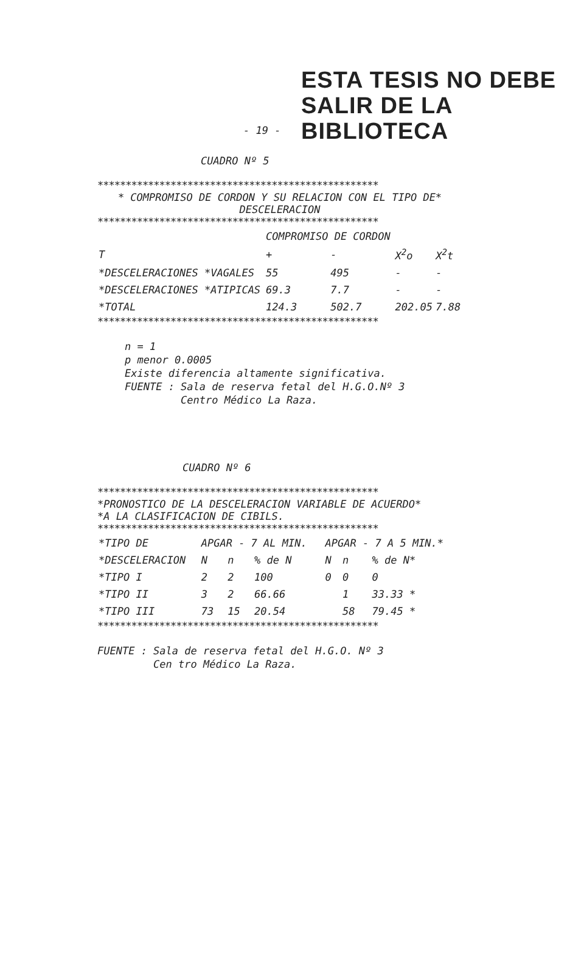ESTA TESIS NO DEBE
SALIR DE LA BIBLIOTECA
- 19 -
CUADRO Nº 5
**************************************************
* COMPROMISO DE CORDON Y SU RELACION CON EL TIPO DE*
DESCELERACION
**************************************************
| | COMPROMISO DE CORDON | | | |
| --- | --- | --- | --- | --- |
| T | + | - | X<sup>2</sup>o | X<sup>2</sup>t |
| *DESCELERACIONES *VAGALES | 55 | 495 | - | - |
| *DESCELERACIONES *ATIPICAS | 69.3 | 7.7 | - | - |
| *TOTAL | 124.3 | 502.7 | 202.05 | 7.88 |
**************************************************
n = 1
p menor 0.0005
Existe diferencia altamente significativa.
FUENTE : Sala de reserva fetal del H.G.O.Nº 3
Centro Médico La Raza.
CUADRO Nº 6
**************************************************
*PRONOSTICO DE LA DESCELERACION VARIABLE DE ACUERDO*
*A LA CLASIFICACION DE CIBILS.
**************************************************
| *TIPO DE | APGAR - 7 AL MIN. | | | APGAR - 7 A 5 MIN.* | | |
| --- | --- | --- | --- | --- | --- | --- |
| *DESCELERACION | N | n | % de N | N | n | % de N* |
| *TIPO I | 2 | 2 | 100 | 0 | 0 | 0 |
| *TIPO II | 3 | 2 | 66.66 | | 1 | 33.33 * |
| *TIPO III | 73 | 15 | 20.54 | | 58 | 79.45 * |
**************************************************
FUENTE : Sala de reserva fetal del H.G.O. Nº 3
Cen tro Médico La Raza.